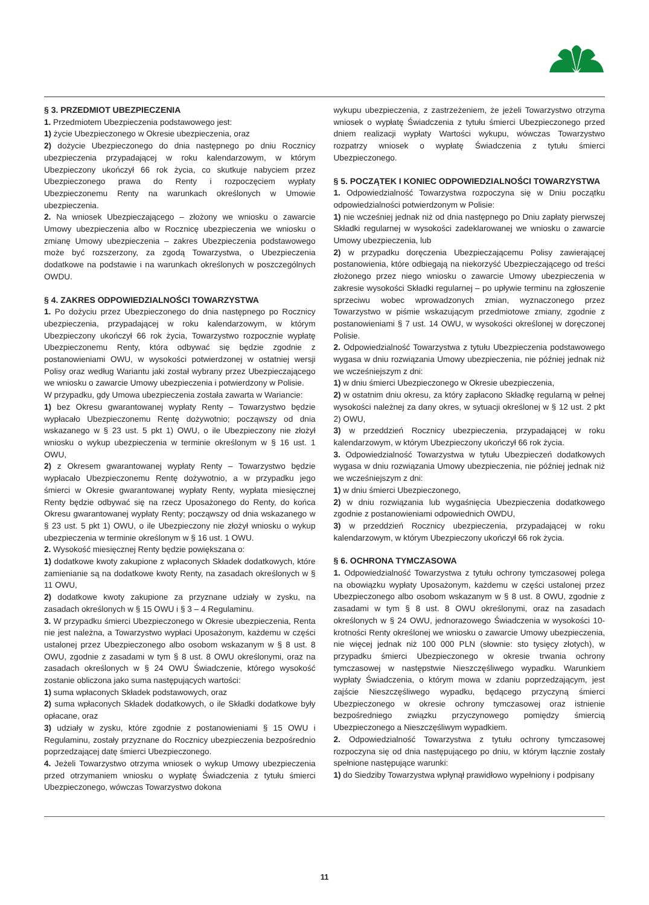§ 3. PRZEDMIOT UBEZPIECZENIA
1. Przedmiotem Ubezpieczenia podstawowego jest:
1) życie Ubezpieczonego w Okresie ubezpieczenia, oraz
2) dożycie Ubezpieczonego do dnia następnego po dniu Rocznicy ubezpieczenia przypadającej w roku kalendarzowym, w którym Ubezpieczony ukończył 66 rok życia, co skutkuje nabyciem przez Ubezpieczonego prawa do Renty i rozpoczęciem wypłaty Ubezpieczonemu Renty na warunkach określonych w Umowie ubezpieczenia.
2. Na wniosek Ubezpieczającego – złożony we wniosku o zawarcie Umowy ubezpieczenia albo w Rocznicę ubezpieczenia we wniosku o zmianę Umowy ubezpieczenia – zakres Ubezpieczenia podstawowego może być rozszerzony, za zgodą Towarzystwa, o Ubezpieczenia dodatkowe na podstawie i na warunkach określonych w poszczególnych OWDU.
§ 4. ZAKRES ODPOWIEDZIALNOŚCI TOWARZYSTWA
1. Po dożyciu przez Ubezpieczonego do dnia następnego po Rocznicy ubezpieczenia, przypadającej w roku kalendarzowym, w którym Ubezpieczony ukończył 66 rok życia, Towarzystwo rozpocznie wypłatę Ubezpieczonemu Renty, która odbywać się będzie zgodnie z postanowieniami OWU, w wysokości potwierdzonej w ostatniej wersji Polisy oraz według Wariantu jaki został wybrany przez Ubezpieczającego we wniosku o zawarcie Umowy ubezpieczenia i potwierdzony w Polisie.
W przypadku, gdy Umowa ubezpieczenia została zawarta w Wariancie:
1) bez Okresu gwarantowanej wypłaty Renty – Towarzystwo będzie wypłacało Ubezpieczonemu Rentę dożywotnio; począwszy od dnia wskazanego w § 23 ust. 5 pkt 1) OWU, o ile Ubezpieczony nie złożył wniosku o wykup ubezpieczenia w terminie określonym w § 16 ust. 1 OWU,
2) z Okresem gwarantowanej wypłaty Renty – Towarzystwo będzie wypłacało Ubezpieczonemu Rentę dożywotnio, a w przypadku jego śmierci w Okresie gwarantowanej wypłaty Renty, wypłata miesięcznej Renty będzie odbywać się na rzecz Uposażonego do Renty, do końca Okresu gwarantowanej wypłaty Renty; począwszy od dnia wskazanego w § 23 ust. 5 pkt 1) OWU, o ile Ubezpieczony nie złożył wniosku o wykup ubezpieczenia w terminie określonym w § 16 ust. 1 OWU.
2. Wysokość miesięcznej Renty będzie powiększana o:
1) dodatkowe kwoty zakupione z wpłaconych Składek dodatkowych, które zamienianie są na dodatkowe kwoty Renty, na zasadach określonych w § 11 OWU,
2) dodatkowe kwoty zakupione za przyznane udziały w zysku, na zasadach określonych w § 15 OWU i § 3 – 4 Regulaminu.
3. W przypadku śmierci Ubezpieczonego w Okresie ubezpieczenia, Renta nie jest należna, a Towarzystwo wypłaci Uposażonym, każdemu w części ustalonej przez Ubezpieczonego albo osobom wskazanym w § 8 ust. 8 OWU, zgodnie z zasadami w tym § 8 ust. 8 OWU określonymi, oraz na zasadach określonych w § 24 OWU Świadczenie, którego wysokość zostanie obliczona jako suma następujących wartości:
1) suma wpłaconych Składek podstawowych, oraz
2) suma wpłaconych Składek dodatkowych, o ile Składki dodatkowe były opłacane, oraz
3) udziały w zysku, które zgodnie z postanowieniami § 15 OWU i Regulaminu, zostały przyznane do Rocznicy ubezpieczenia bezpośrednio poprzedzającej datę śmierci Ubezpieczonego.
4. Jeżeli Towarzystwo otrzyma wniosek o wykup Umowy ubezpieczenia przed otrzymaniem wniosku o wypłatę Świadczenia z tytułu śmierci Ubezpieczonego, wówczas Towarzystwo dokona
wykupu ubezpieczenia, z zastrzeżeniem, że jeżeli Towarzystwo otrzyma wniosek o wypłatę Świadczenia z tytułu śmierci Ubezpieczonego przed dniem realizacji wypłaty Wartości wykupu, wówczas Towarzystwo rozpatrzy wniosek o wypłatę Świadczenia z tytułu śmierci Ubezpieczonego.
§ 5. POCZĄTEK I KONIEC ODPOWIEDZIALNOŚCI TOWARZYSTWA
1. Odpowiedzialność Towarzystwa rozpoczyna się w Dniu początku odpowiedzialności potwierdzonym w Polisie:
1) nie wcześniej jednak niż od dnia następnego po Dniu zapłaty pierwszej Składki regularnej w wysokości zadeklarowanej we wniosku o zawarcie Umowy ubezpieczenia, lub
2) w przypadku doręczenia Ubezpieczającemu Polisy zawierającej postanowienia, które odbiegają na niekorzyść Ubezpieczającego od treści złożonego przez niego wniosku o zawarcie Umowy ubezpieczenia w zakresie wysokości Składki regularnej – po upływie terminu na zgłoszenie sprzeciwu wobec wprowadzonych zmian, wyznaczonego przez Towarzystwo w piśmie wskazującym przedmiotowe zmiany, zgodnie z postanowieniami § 7 ust. 14 OWU, w wysokości określonej w doręczonej Polisie.
2. Odpowiedzialność Towarzystwa z tytułu Ubezpieczenia podstawowego wygasa w dniu rozwiązania Umowy ubezpieczenia, nie później jednak niż we wcześniejszym z dni:
1) w dniu śmierci Ubezpieczonego w Okresie ubezpieczenia,
2) w ostatnim dniu okresu, za który zapłacono Składkę regularną w pełnej wysokości należnej za dany okres, w sytuacji określonej w § 12 ust. 2 pkt 2) OWU,
3) w przeddzień Rocznicy ubezpieczenia, przypadającej w roku kalendarzowym, w którym Ubezpieczony ukończył 66 rok życia.
3. Odpowiedzialność Towarzystwa w tytułu Ubezpieczeń dodatkowych wygasa w dniu rozwiązania Umowy ubezpieczenia, nie później jednak niż we wcześniejszym z dni:
1) w dniu śmierci Ubezpieczonego,
2) w dniu rozwiązania lub wygaśnięcia Ubezpieczenia dodatkowego zgodnie z postanowieniami odpowiednich OWDU,
3) w przeddzień Rocznicy ubezpieczenia, przypadającej w roku kalendarzowym, w którym Ubezpieczony ukończył 66 rok życia.
§ 6. OCHRONA TYMCZASOWA
1. Odpowiedzialność Towarzystwa z tytułu ochrony tymczasowej polega na obowiązku wypłaty Uposażonym, każdemu w części ustalonej przez Ubezpieczonego albo osobom wskazanym w § 8 ust. 8 OWU, zgodnie z zasadami w tym § 8 ust. 8 OWU określonymi, oraz na zasadach określonych w § 24 OWU, jednorazowego Świadczenia w wysokości 10-krotności Renty określonej we wniosku o zawarcie Umowy ubezpieczenia, nie więcej jednak niż 100 000 PLN (słownie: sto tysięcy złotych), w przypadku śmierci Ubezpieczonego w okresie trwania ochrony tymczasowej w następstwie Nieszczęśliwego wypadku. Warunkiem wypłaty Świadczenia, o którym mowa w zdaniu poprzedzającym, jest zajście Nieszczęśliwego wypadku, będącego przyczyną śmierci Ubezpieczonego w okresie ochrony tymczasowej oraz istnienie bezpośredniego związku przyczynowego pomiędzy śmiercią Ubezpieczonego a Nieszczęśliwym wypadkiem.
2. Odpowiedzialność Towarzystwa z tytułu ochrony tymczasowej rozpoczyna się od dnia następującego po dniu, w którym łącznie zostały spełnione następujące warunki:
1) do Siedziby Towarzystwa wpłynął prawidłowo wypełniony i podpisany
11